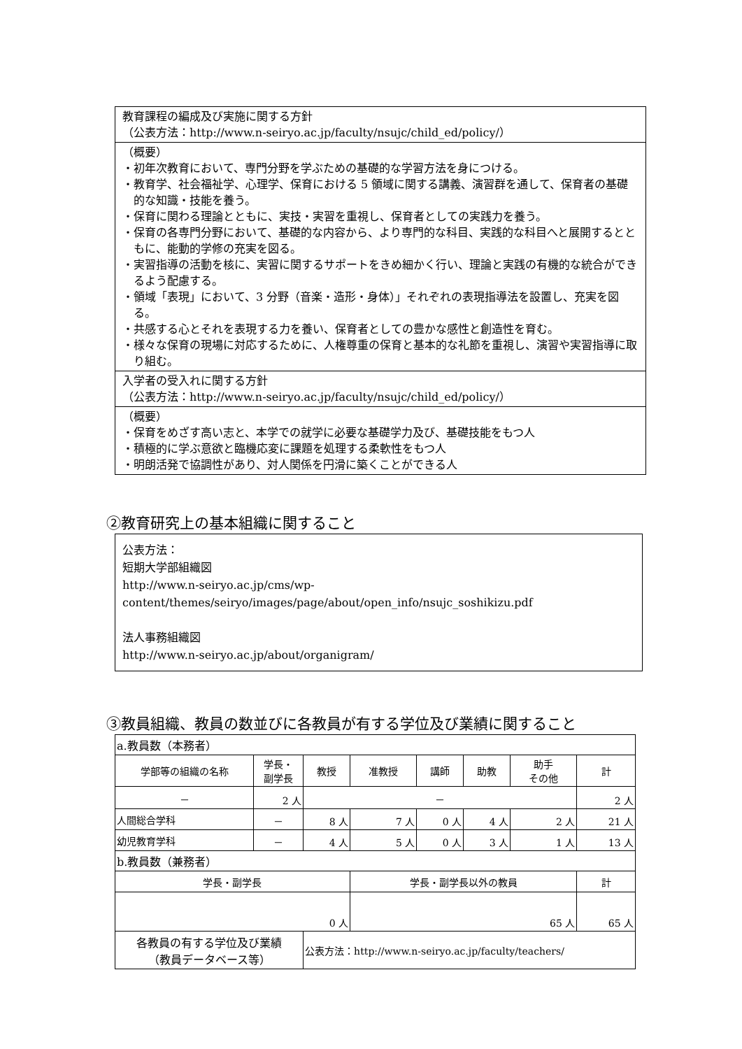教育課程の編成及び実施に関する方針
（公表方法：http://www.n-seiryo.ac.jp/faculty/nsujc/child_ed/policy/）
（概要）
・初年次教育において、専門分野を学ぶための基礎的な学習方法を身につける。
・教育学、社会福祉学、心理学、保育における 5 領域に関する講義、演習群を通して、保育者の基礎的な知識・技能を養う。
・保育に関わる理論とともに、実技・実習を重視し、保育者としての実践力を養う。
・保育の各専門分野において、基礎的な内容から、より専門的な科目、実践的な科目へと展開するとともに、能動的学修の充実を図る。
・実習指導の活動を核に、実習に関するサポートをきめ細かく行い、理論と実践の有機的な統合ができるよう配慮する。
・領域「表現」において、3 分野（音楽・造形・身体）」それぞれの表現指導法を設置し、充実を図る。
・共感する心とそれを表現する力を養い、保育者としての豊かな感性と創造性を育む。
・様々な保育の現場に対応するために、人権尊重の保育と基本的な礼節を重視し、演習や実習指導に取り組む。
入学者の受入れに関する方針
（公表方法：http://www.n-seiryo.ac.jp/faculty/nsujc/child_ed/policy/）
（概要）
・保育をめざす高い志と、本学での就学に必要な基礎学力及び、基礎技能をもつ人
・積極的に学ぶ意欲と臨機応変に課題を処理する柔軟性をもつ人
・明朗活発で協調性があり、対人関係を円滑に築くことができる人
②教育研究上の基本組織に関すること
公表方法：
短期大学部組織図
http://www.n-seiryo.ac.jp/cms/wp-content/themes/seiryo/images/page/about/open_info/nsujc_soshikizu.pdf
法人事務組織図
http://www.n-seiryo.ac.jp/about/organigram/
③教員組織、教員の数並びに各教員が有する学位及び業績に関すること
| a.教員数（本務者） | | | | | | | |
| 学部等の組織の名称 | 学長・ 副学長 | 教授 | 准教授 | 講師 | 助教 | 助手 その他 | 計 |
| － | 2 人 | － | | | | | 2 人 |
| 人間総合学科 | － | 8 人 | 7 人 | 0 人 | 4 人 | 2 人 | 21 人 |
| 幼児教育学科 | － | 4 人 | 5 人 | 0 人 | 3 人 | 1 人 | 13 人 |
| b.教員数（兼務者） | | | | | | | |
| 学長・副学長 | | | 学長・副学長以外の教員 | | | | 計 |
| 0 人 | | | 65 人 | | | | 65 人 |
| 各教員の有する学位及び業績 （教員データベース等） | | 公表方法：http://www.n-seiryo.ac.jp/faculty/teachers/ | | | | | |